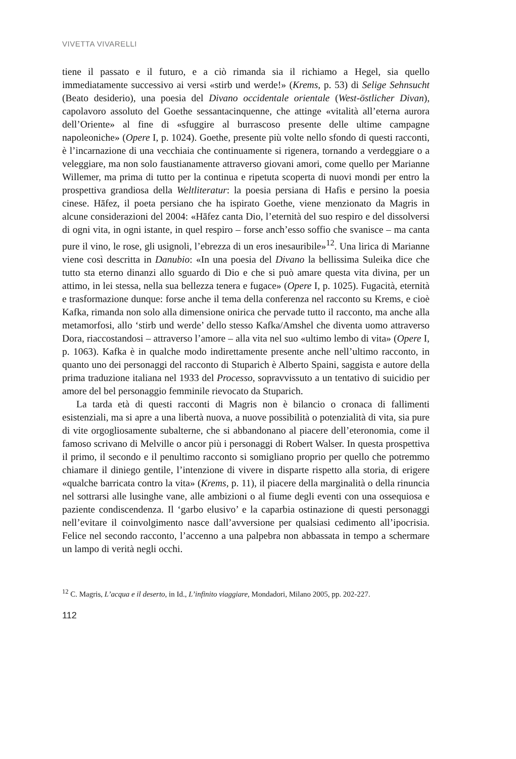VIVETTA VIVARELLI
tiene il passato e il futuro, e a ciò rimanda sia il richiamo a Hegel, sia quello immediatamente successivo ai versi «stirb und werde!» (Krems, p. 53) di Selige Sehnsucht (Beato desiderio), una poesia del Divano occidentale orientale (West-östlicher Divan), capolavoro assoluto del Goethe sessantacinquenne, che attinge «vitalità all’eterna aurora dell’Oriente» al fine di «sfuggire al burrascoso presente delle ultime campagne napoleoniche» (Opere I, p. 1024). Goethe, presente più volte nello sfondo di questi racconti, è l’incarnazione di una vecchiaia che continuamente si rigenera, tornando a verdeggiare o a veleggiare, ma non solo faustianamente attraverso giovani amori, come quello per Marianne Willemer, ma prima di tutto per la continua e ripetuta scoperta di nuovi mondi per entro la prospettiva grandiosa della Weltliteratur: la poesia persiana di Hafis e persino la poesia cinese. Hāfez, il poeta persiano che ha ispirato Goethe, viene menzionato da Magris in alcune considerazioni del 2004: «Hāfez canta Dio, l’eternità del suo respiro e del dissolversi di ogni vita, in ogni istante, in quel respiro – forse anch’esso soffio che svanisce – ma canta pure il vino, le rose, gli usignoli, l’ebrezza di un eros inesauribile»<sup>12</sup>. Una lirica di Marianne viene così descritta in Danubio: «In una poesia del Divano la bellissima Suleika dice che tutto sta eterno dinanzi allo sguardo di Dio e che si può amare questa vita divina, per un attimo, in lei stessa, nella sua bellezza tenera e fugace» (Opere I, p. 1025). Fugacità, eternità e trasformazione dunque: forse anche il tema della conferenza nel racconto su Krems, e cioè Kafka, rimanda non solo alla dimensione onirica che pervade tutto il racconto, ma anche alla metamorfosi, allo ‘stirb und werde’ dello stesso Kafka/Amshel che diventa uomo attraverso Dora, riaccostandosi – attraverso l’amore – alla vita nel suo «ultimo lembo di vita» (Opere I, p. 1063). Kafka è in qualche modo indirettamente presente anche nell’ultimo racconto, in quanto uno dei personaggi del racconto di Stuparich è Alberto Spaini, saggista e autore della prima traduzione italiana nel 1933 del Processo, sopravvissuto a un tentativo di suicidio per amore del bel personaggio femminile rievocato da Stuparich.
La tarda età di questi racconti di Magris non è bilancio o cronaca di fallimenti esistenziali, ma si apre a una libertà nuova, a nuove possibilità o potenzialità di vita, sia pure di vite orgogliosamente subalterne, che si abbandonano al piacere dell’eteronomia, come il famoso scrivano di Melville o ancor più i personaggi di Robert Walser. In questa prospettiva il primo, il secondo e il penultimo racconto si somigliano proprio per quello che potremmo chiamare il diniego gentile, l’intenzione di vivere in disparte rispetto alla storia, di erigere «qualche barricata contro la vita» (Krems, p. 11), il piacere della marginalità o della rinuncia nel sottrarsi alle lusinghe vane, alle ambizioni o al fiume degli eventi con una ossequiosa e paziente condiscendenza. Il ‘garbo elusivo’ e la caparbia ostinazione di questi personaggi nell’evitare il coinvolgimento nasce dall’avversione per qualsiasi cedimento all’ipocrisia. Felice nel secondo racconto, l’accenno a una palpebra non abbassata in tempo a schermare un lampo di verità negli occhi.
<sup>12</sup> C. Magris, L’acqua e il deserto, in Id., L’infinito viaggiare, Mondadori, Milano 2005, pp. 202-227.
112